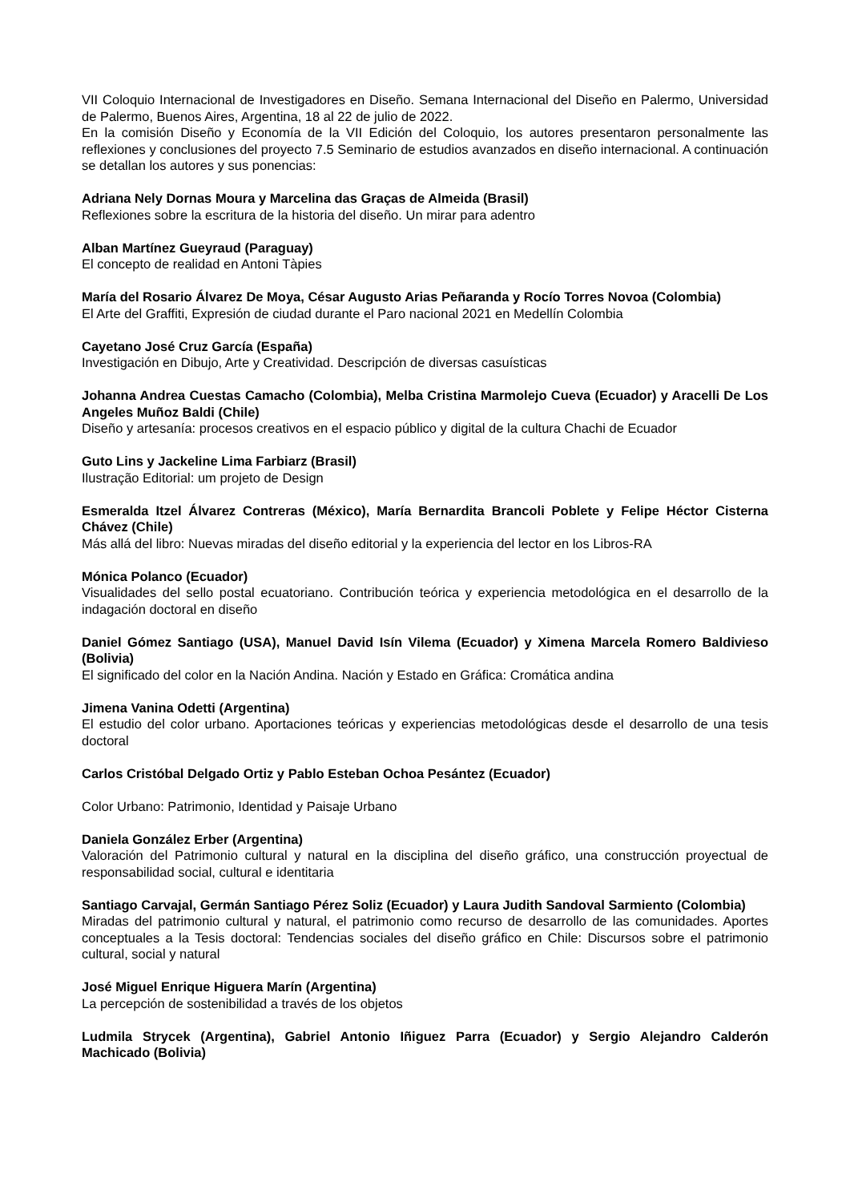VII Coloquio Internacional de Investigadores en Diseño. Semana Internacional del Diseño en Palermo, Universidad de Palermo, Buenos Aires, Argentina, 18 al 22 de julio de 2022.
En la comisión Diseño y Economía de la VII Edición del Coloquio, los autores presentaron personalmente las reflexiones y conclusiones del proyecto 7.5 Seminario de estudios avanzados en diseño internacional. A continuación se detallan los autores y sus ponencias:
Adriana Nely Dornas Moura y Marcelina das Graças de Almeida (Brasil)
Reflexiones sobre la escritura de la historia del diseño. Un mirar para adentro
Alban Martínez Gueyraud (Paraguay)
El concepto de realidad en Antoni Tàpies
María del Rosario Álvarez De Moya, César Augusto Arias Peñaranda y Rocío Torres Novoa (Colombia)
El Arte del Graffiti, Expresión de ciudad durante el Paro nacional 2021 en Medellín Colombia
Cayetano José Cruz García (España)
Investigación en Dibujo, Arte y Creatividad. Descripción de diversas casuísticas
Johanna Andrea Cuestas Camacho (Colombia), Melba Cristina Marmolejo Cueva (Ecuador) y Aracelli De Los Angeles Muñoz Baldi (Chile)
Diseño y artesanía: procesos creativos en el espacio público y digital de la cultura Chachi de Ecuador
Guto Lins y Jackeline Lima Farbiarz (Brasil)
Ilustração Editorial: um projeto de Design
Esmeralda Itzel Álvarez Contreras (México), María Bernardita Brancoli Poblete y Felipe Héctor Cisterna Chávez (Chile)
Más allá del libro: Nuevas miradas del diseño editorial y la experiencia del lector en los Libros-RA
Mónica Polanco (Ecuador)
Visualidades del sello postal ecuatoriano. Contribución teórica y experiencia metodológica en el desarrollo de la indagación doctoral en diseño
Daniel Gómez Santiago (USA), Manuel David Isín Vilema (Ecuador) y Ximena Marcela Romero Baldivieso (Bolivia)
El significado del color en la Nación Andina. Nación y Estado en Gráfica: Cromática andina
Jimena Vanina Odetti (Argentina)
El estudio del color urbano. Aportaciones teóricas y experiencias metodológicas desde el desarrollo de una tesis doctoral
Carlos Cristóbal Delgado Ortiz y Pablo Esteban Ochoa Pesántez (Ecuador)
Color Urbano: Patrimonio, Identidad y Paisaje Urbano
Daniela González Erber (Argentina)
Valoración del Patrimonio cultural y natural en la disciplina del diseño gráfico, una construcción proyectual de responsabilidad social, cultural e identitaria
Santiago Carvajal, Germán Santiago Pérez Soliz (Ecuador) y Laura Judith Sandoval Sarmiento (Colombia)
Miradas del patrimonio cultural y natural, el patrimonio como recurso de desarrollo de las comunidades. Aportes conceptuales a la Tesis doctoral: Tendencias sociales del diseño gráfico en Chile: Discursos sobre el patrimonio cultural, social y natural
José Miguel Enrique Higuera Marín (Argentina)
La percepción de sostenibilidad a través de los objetos
Ludmila Strycek (Argentina), Gabriel Antonio Iñiguez Parra (Ecuador) y Sergio Alejandro Calderón Machicado (Bolivia)